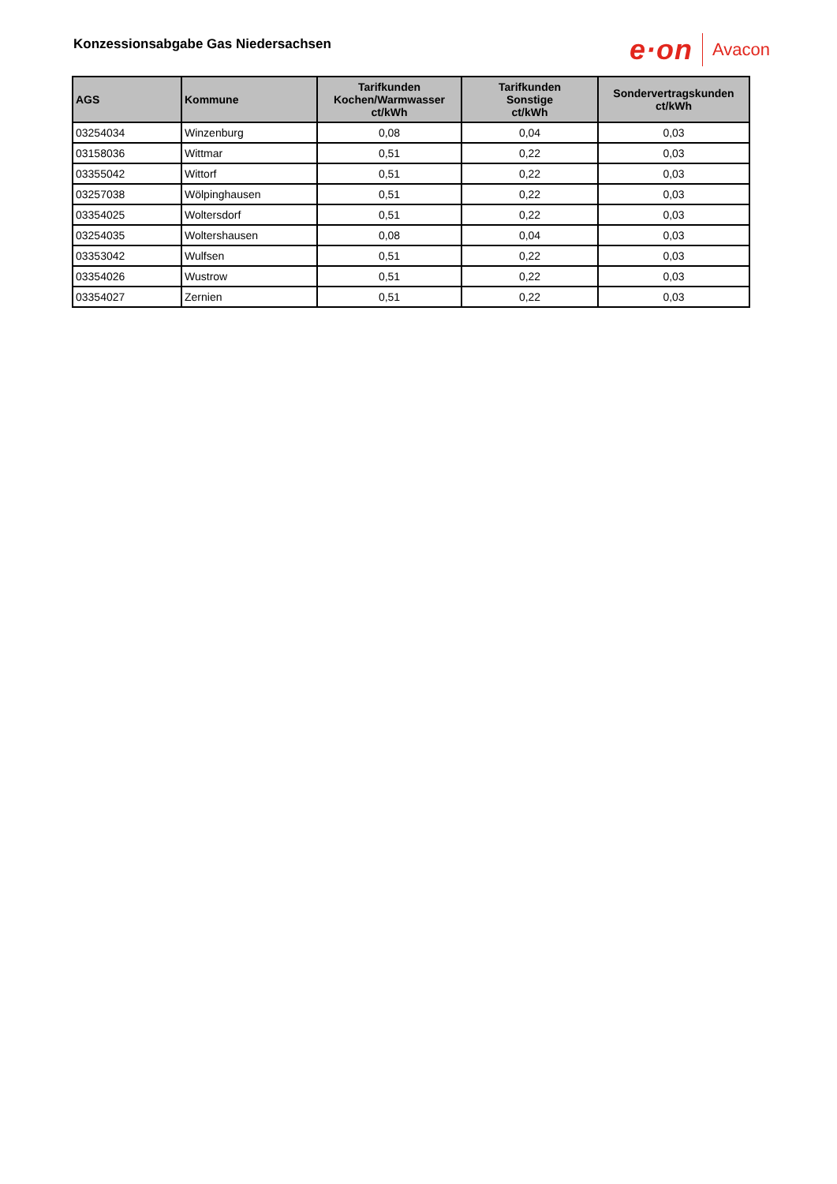Konzessionsabgabe Gas Niedersachsen
e·on Avacon
| AGS | Kommune | Tarifkunden Kochen/Warmwasser ct/kWh | Tarifkunden Sonstige ct/kWh | Sondervertragskunden ct/kWh |
| --- | --- | --- | --- | --- |
| 03254034 | Winzenburg | 0,08 | 0,04 | 0,03 |
| 03158036 | Wittmar | 0,51 | 0,22 | 0,03 |
| 03355042 | Wittorf | 0,51 | 0,22 | 0,03 |
| 03257038 | Wölpinghausen | 0,51 | 0,22 | 0,03 |
| 03354025 | Woltersdorf | 0,51 | 0,22 | 0,03 |
| 03254035 | Woltershausen | 0,08 | 0,04 | 0,03 |
| 03353042 | Wulfsen | 0,51 | 0,22 | 0,03 |
| 03354026 | Wustrow | 0,51 | 0,22 | 0,03 |
| 03354027 | Zernien | 0,51 | 0,22 | 0,03 |